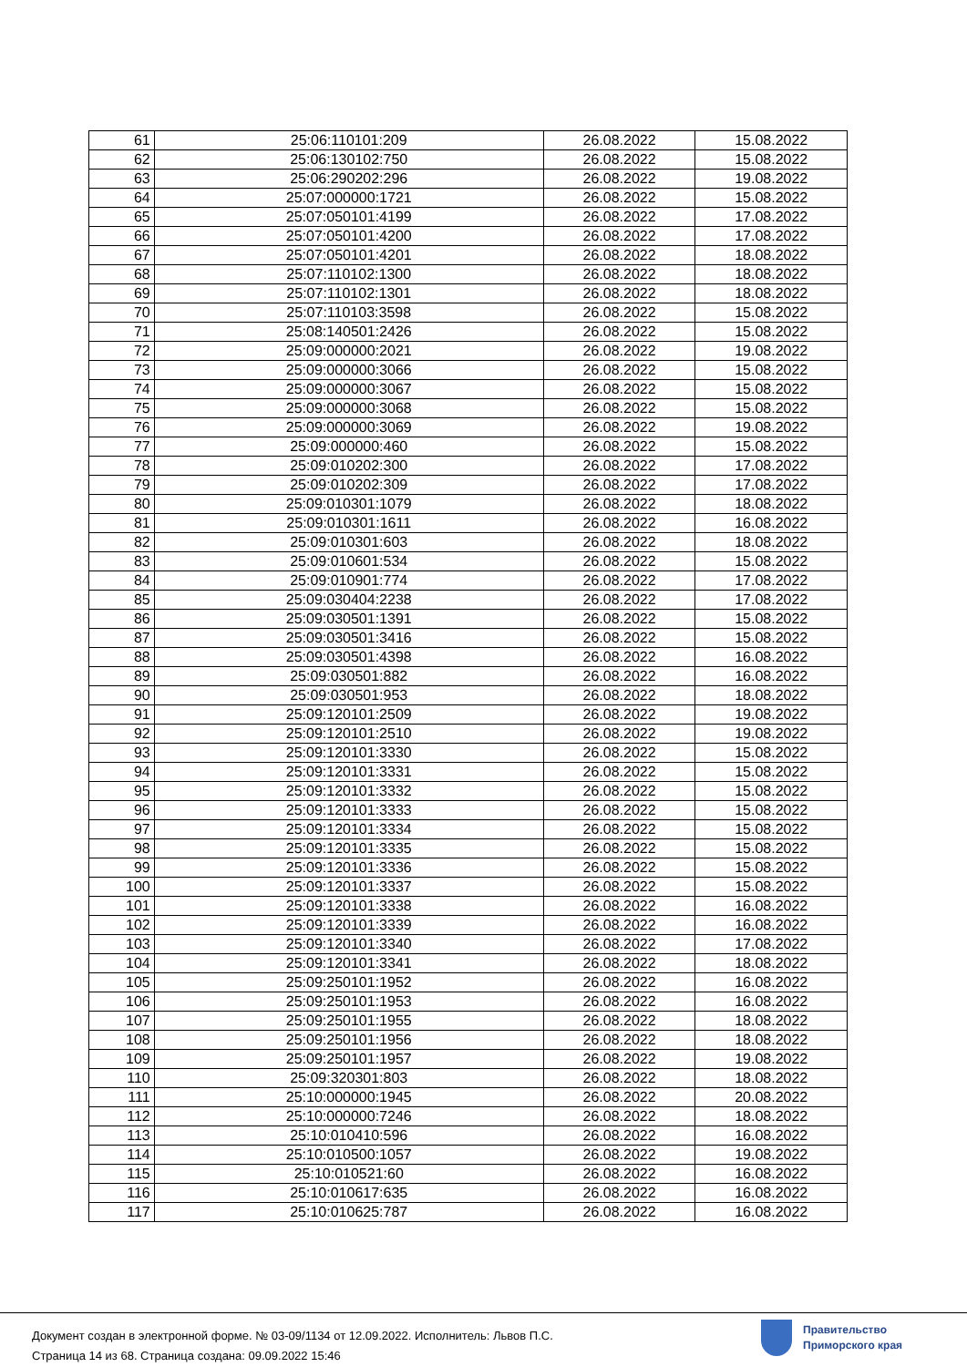| 61 | 25:06:110101:209 | 26.08.2022 | 15.08.2022 |
| 62 | 25:06:130102:750 | 26.08.2022 | 15.08.2022 |
| 63 | 25:06:290202:296 | 26.08.2022 | 19.08.2022 |
| 64 | 25:07:000000:1721 | 26.08.2022 | 15.08.2022 |
| 65 | 25:07:050101:4199 | 26.08.2022 | 17.08.2022 |
| 66 | 25:07:050101:4200 | 26.08.2022 | 17.08.2022 |
| 67 | 25:07:050101:4201 | 26.08.2022 | 18.08.2022 |
| 68 | 25:07:110102:1300 | 26.08.2022 | 18.08.2022 |
| 69 | 25:07:110102:1301 | 26.08.2022 | 18.08.2022 |
| 70 | 25:07:110103:3598 | 26.08.2022 | 15.08.2022 |
| 71 | 25:08:140501:2426 | 26.08.2022 | 15.08.2022 |
| 72 | 25:09:000000:2021 | 26.08.2022 | 19.08.2022 |
| 73 | 25:09:000000:3066 | 26.08.2022 | 15.08.2022 |
| 74 | 25:09:000000:3067 | 26.08.2022 | 15.08.2022 |
| 75 | 25:09:000000:3068 | 26.08.2022 | 15.08.2022 |
| 76 | 25:09:000000:3069 | 26.08.2022 | 19.08.2022 |
| 77 | 25:09:000000:460 | 26.08.2022 | 15.08.2022 |
| 78 | 25:09:010202:300 | 26.08.2022 | 17.08.2022 |
| 79 | 25:09:010202:309 | 26.08.2022 | 17.08.2022 |
| 80 | 25:09:010301:1079 | 26.08.2022 | 18.08.2022 |
| 81 | 25:09:010301:1611 | 26.08.2022 | 16.08.2022 |
| 82 | 25:09:010301:603 | 26.08.2022 | 18.08.2022 |
| 83 | 25:09:010601:534 | 26.08.2022 | 15.08.2022 |
| 84 | 25:09:010901:774 | 26.08.2022 | 17.08.2022 |
| 85 | 25:09:030404:2238 | 26.08.2022 | 17.08.2022 |
| 86 | 25:09:030501:1391 | 26.08.2022 | 15.08.2022 |
| 87 | 25:09:030501:3416 | 26.08.2022 | 15.08.2022 |
| 88 | 25:09:030501:4398 | 26.08.2022 | 16.08.2022 |
| 89 | 25:09:030501:882 | 26.08.2022 | 16.08.2022 |
| 90 | 25:09:030501:953 | 26.08.2022 | 18.08.2022 |
| 91 | 25:09:120101:2509 | 26.08.2022 | 19.08.2022 |
| 92 | 25:09:120101:2510 | 26.08.2022 | 19.08.2022 |
| 93 | 25:09:120101:3330 | 26.08.2022 | 15.08.2022 |
| 94 | 25:09:120101:3331 | 26.08.2022 | 15.08.2022 |
| 95 | 25:09:120101:3332 | 26.08.2022 | 15.08.2022 |
| 96 | 25:09:120101:3333 | 26.08.2022 | 15.08.2022 |
| 97 | 25:09:120101:3334 | 26.08.2022 | 15.08.2022 |
| 98 | 25:09:120101:3335 | 26.08.2022 | 15.08.2022 |
| 99 | 25:09:120101:3336 | 26.08.2022 | 15.08.2022 |
| 100 | 25:09:120101:3337 | 26.08.2022 | 15.08.2022 |
| 101 | 25:09:120101:3338 | 26.08.2022 | 16.08.2022 |
| 102 | 25:09:120101:3339 | 26.08.2022 | 16.08.2022 |
| 103 | 25:09:120101:3340 | 26.08.2022 | 17.08.2022 |
| 104 | 25:09:120101:3341 | 26.08.2022 | 18.08.2022 |
| 105 | 25:09:250101:1952 | 26.08.2022 | 16.08.2022 |
| 106 | 25:09:250101:1953 | 26.08.2022 | 16.08.2022 |
| 107 | 25:09:250101:1955 | 26.08.2022 | 18.08.2022 |
| 108 | 25:09:250101:1956 | 26.08.2022 | 18.08.2022 |
| 109 | 25:09:250101:1957 | 26.08.2022 | 19.08.2022 |
| 110 | 25:09:320301:803 | 26.08.2022 | 18.08.2022 |
| 111 | 25:10:000000:1945 | 26.08.2022 | 20.08.2022 |
| 112 | 25:10:000000:7246 | 26.08.2022 | 18.08.2022 |
| 113 | 25:10:010410:596 | 26.08.2022 | 16.08.2022 |
| 114 | 25:10:010500:1057 | 26.08.2022 | 19.08.2022 |
| 115 | 25:10:010521:60 | 26.08.2022 | 16.08.2022 |
| 116 | 25:10:010617:635 | 26.08.2022 | 16.08.2022 |
| 117 | 25:10:010625:787 | 26.08.2022 | 16.08.2022 |
Документ создан в электронной форме. № 03-09/1134 от 12.09.2022. Исполнитель: Львов П.С.
Страница 14 из 68. Страница создана: 09.09.2022 15:46
Правительство
Приморского края